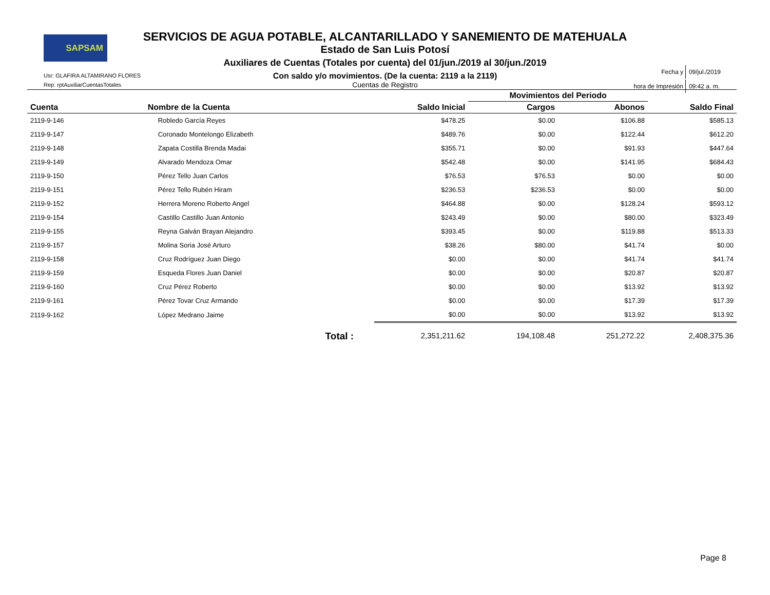SAPSAM
SERVICIOS DE AGUA POTABLE, ALCANTARILLADO Y SANEMIENTO DE MATEHUALA
Estado de San Luis Potosí
Auxiliares de Cuentas (Totales por cuenta) del 01/jun./2019 al 30/jun./2019
Con saldo y/o movimientos. (De la cuenta: 2119 a la 2119)
Cuentas de Registro
Usr: GLAFIRA ALTAMIRANO FLORES
Rep: rptAuxiliarCuentasTotales
| Fecha y | 09/jul./2019 |
| hora de Impresión | 09:42 a. m. |
| | | | Movimientos del Periodo | | |
| --- | --- | --- | --- | --- | --- |
| Cuenta | Nombre de la Cuenta | Saldo Inicial | Cargos | Abonos | Saldo Final |
| 2119-9-146 | Robledo García Reyes | $478.25 | $0.00 | $106.88 | $585.13 |
| 2119-9-147 | Coronado Montelongo Elizabeth | $489.76 | $0.00 | $122.44 | $612.20 |
| 2119-9-148 | Zapata Costilla Brenda Madai | $355.71 | $0.00 | $91.93 | $447.64 |
| 2119-9-149 | Alvarado Mendoza Omar | $542.48 | $0.00 | $141.95 | $684.43 |
| 2119-9-150 | Pérez Tello Juan Carlos | $76.53 | $76.53 | $0.00 | $0.00 |
| 2119-9-151 | Pérez Tello Rubén Hiram | $236.53 | $236.53 | $0.00 | $0.00 |
| 2119-9-152 | Herrera Moreno Roberto Angel | $464.88 | $0.00 | $128.24 | $593.12 |
| 2119-9-154 | Castillo Castillo Juan Antonio | $243.49 | $0.00 | $80.00 | $323.49 |
| 2119-9-155 | Reyna Galván Brayan Alejandro | $393.45 | $0.00 | $119.88 | $513.33 |
| 2119-9-157 | Molina Soria José Arturo | $38.26 | $80.00 | $41.74 | $0.00 |
| 2119-9-158 | Cruz Rodríguez Juan Diego | $0.00 | $0.00 | $41.74 | $41.74 |
| 2119-9-159 | Esqueda Flores Juan Daniel | $0.00 | $0.00 | $20.87 | $20.87 |
| 2119-9-160 | Cruz Pérez Roberto | $0.00 | $0.00 | $13.92 | $13.92 |
| 2119-9-161 | Pérez Tovar Cruz Armando | $0.00 | $0.00 | $17.39 | $17.39 |
| 2119-9-162 | López Medrano Jaime | $0.00 | $0.00 | $13.92 | $13.92 |
| | Total : | 2,351,211.62 | 194,108.48 | 251,272.22 | 2,408,375.36 |
Page 8